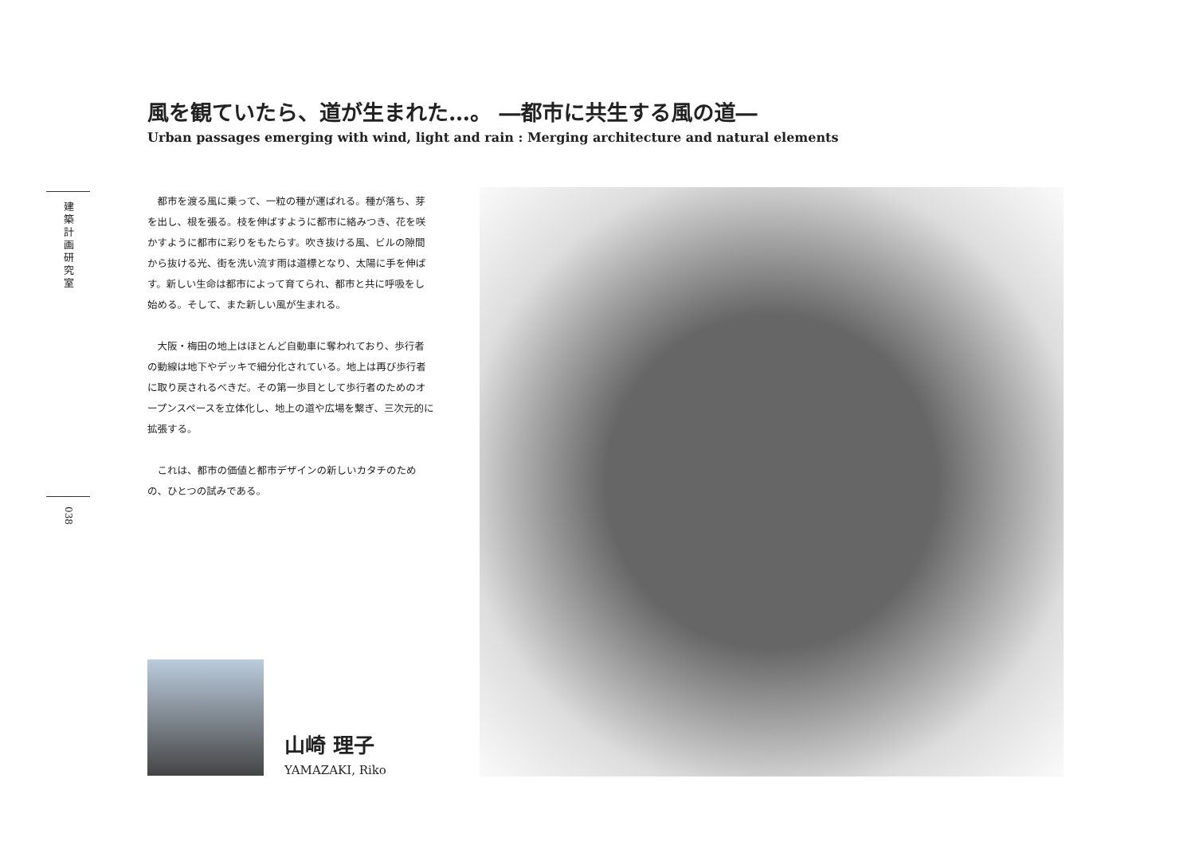風を観ていたら、道が生まれた…。 ―都市に共生する風の道―
Urban passages emerging with wind, light and rain : Merging architecture and natural elements
建築計画研究室
038
都市を渡る風に乗って、一粒の種が運ばれる。種が落ち、芽を出し、根を張る。枝を伸ばすように都市に絡みつき、花を咲かすように都市に彩りをもたらす。吹き抜ける風、ビルの隙間から抜ける光、街を洗い流す雨は道標となり、太陽に手を伸ばす。新しい生命は都市によって育てられ、都市と共に呼吸をし始める。そして、また新しい風が生まれる。
大阪・梅田の地上はほとんど自動車に奪われており、歩行者の動線は地下やデッキで細分化されている。地上は再び歩行者に取り戻されるべきだ。その第一歩目として歩行者のためのオープンスペースを立体化し、地上の道や広場を繋ぎ、三次元的に拡張する。
これは、都市の価値と都市デザインの新しいカタチのための、ひとつの試みである。
山崎 理子
YAMAZAKI, Riko